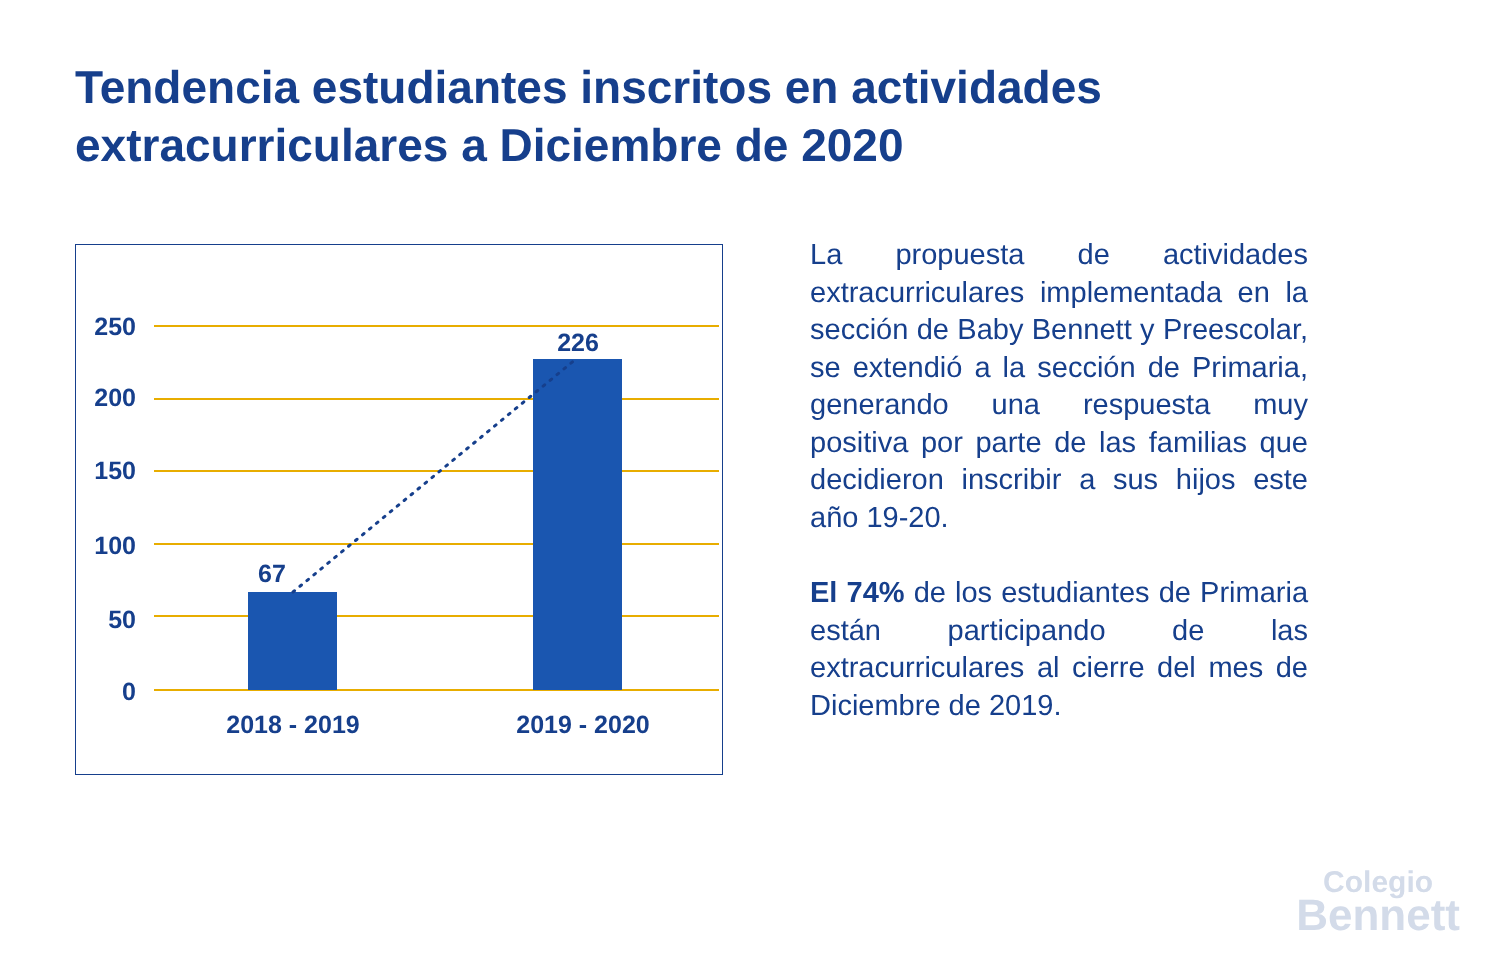Tendencia estudiantes inscritos en actividades extracurriculares a Diciembre de 2020
250
200
150
100
50
0
67
226
2018 - 2019
2019 - 2020
La propuesta de actividades extracurriculares implementada en la sección de Baby Bennett y Preescolar, se extendió a la sección de Primaria, generando una respuesta muy positiva por parte de las familias que decidieron inscribir a sus hijos este año 19-20.
El 74% de los estudiantes de Primaria están participando de las extracurriculares al cierre del mes de Diciembre de 2019.
Colegio
Bennett